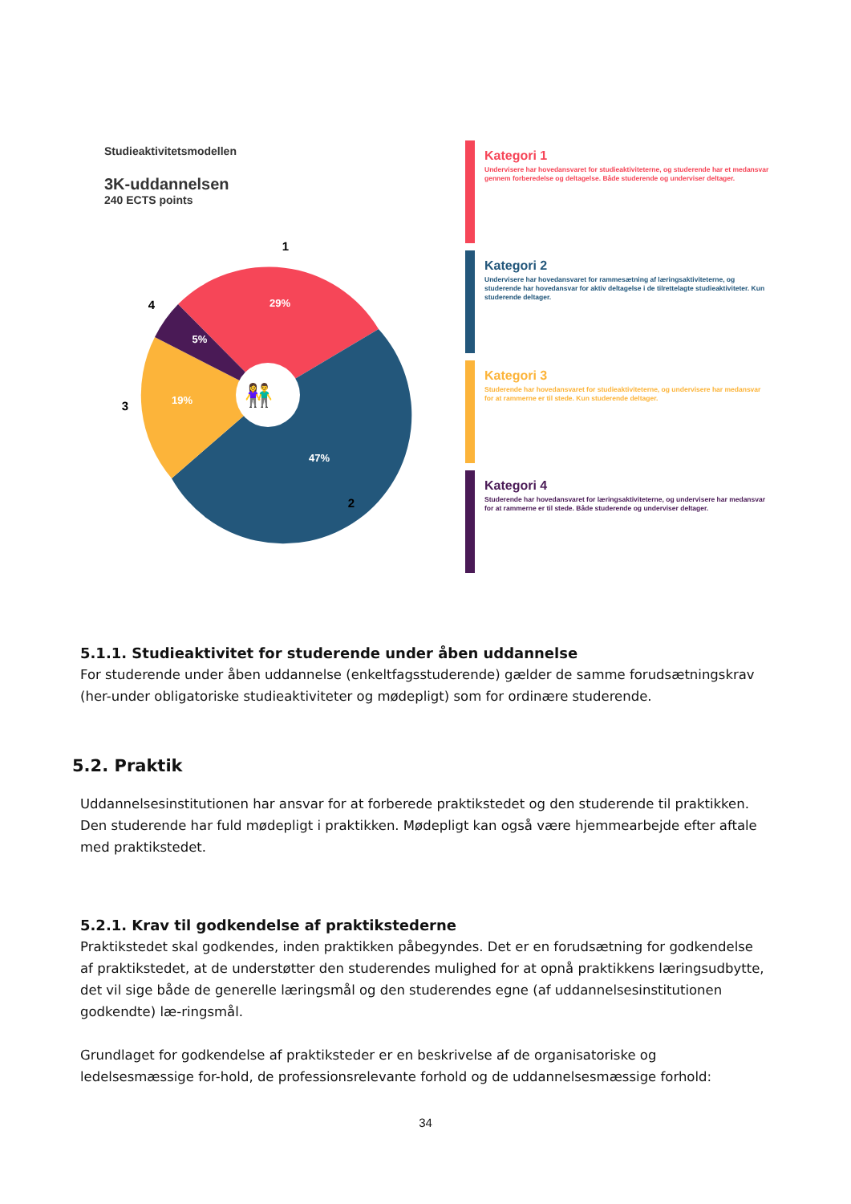Studieaktivitetsmodellen
3K-uddannelsen
240 ECTS points
👫
29%
5%
19%
47%
1
2
3
4
Kategori 1
Undervisere har hovedansvaret for studieaktiviteterne, og studerende har et medansvar gennem forberedelse og deltagelse. Både studerende og underviser deltager.
Kategori 2
Undervisere har hovedansvaret for rammesætning af læringsaktiviteterne, og studerende har hovedansvar for aktiv deltagelse i de tilrettelagte studieaktiviteter. Kun studerende deltager.
Kategori 3
Studerende har hovedansvaret for studieaktiviteterne, og undervisere har medansvar for at rammerne er til stede. Kun studerende deltager.
Kategori 4
Studerende har hovedansvaret for læringsaktiviteterne, og undervisere har medansvar for at rammerne er til stede. Både studerende og underviser deltager.
5.1.1. Studieaktivitet for studerende under åben uddannelse
For studerende under åben uddannelse (enkeltfagsstuderende) gælder de samme forudsætningskrav (her-under obligatoriske studieaktiviteter og mødepligt) som for ordinære studerende.
5.2. Praktik
Uddannelsesinstitutionen har ansvar for at forberede praktikstedet og den studerende til praktikken.
Den studerende har fuld mødepligt i praktikken. Mødepligt kan også være hjemmearbejde efter aftale med praktikstedet.
5.2.1. Krav til godkendelse af praktikstederne
Praktikstedet skal godkendes, inden praktikken påbegyndes. Det er en forudsætning for godkendelse af praktikstedet, at de understøtter den studerendes mulighed for at opnå praktikkens læringsudbytte, det vil sige både de generelle læringsmål og den studerendes egne (af uddannelsesinstitutionen godkendte) læ-ringsmål.
Grundlaget for godkendelse af praktiksteder er en beskrivelse af de organisatoriske og ledelsesmæssige for-hold, de professionsrelevante forhold og de uddannelsesmæssige forhold:
34